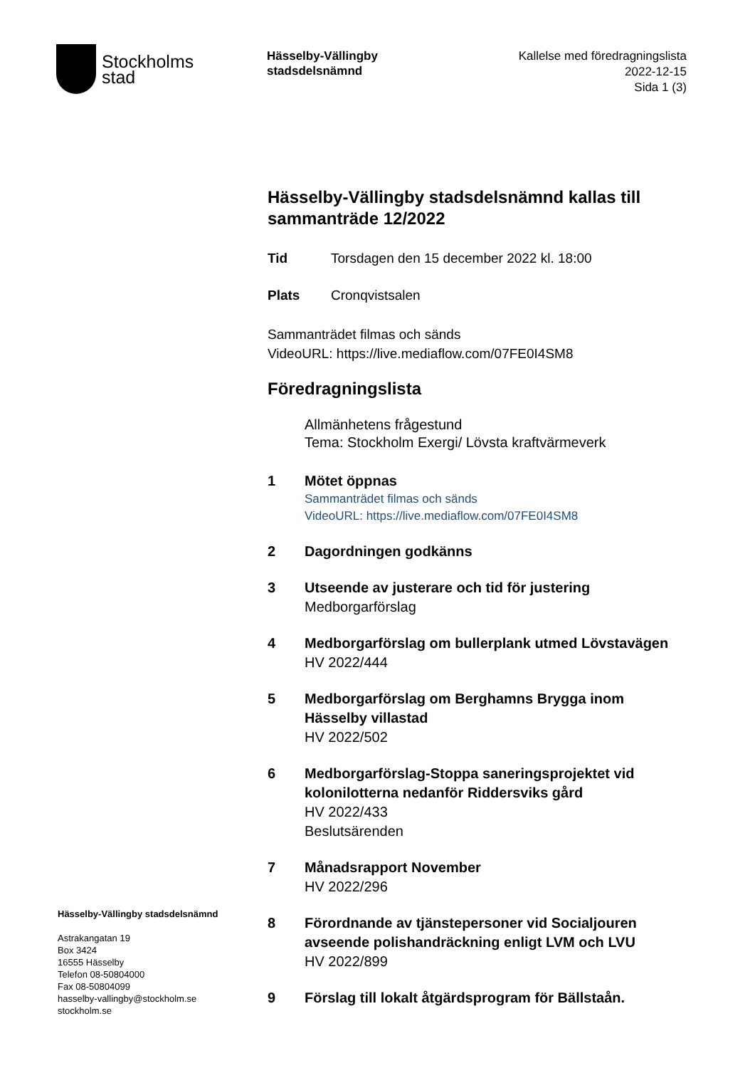Stockholms
stad
Hässelby-Vällingby
stadsdelsnämnd
Kallelse med föredragningslista
2022-12-15
Sida 1 (3)
Hässelby-Vällingby stadsdelsnämnd kallas till sammanträde 12/2022
Tid Torsdagen den 15 december 2022 kl. 18:00
Plats Cronqvistsalen
Sammanträdet filmas och sänds
VideoURL: https://live.mediaflow.com/07FE0I4SM8
Föredragningslista
Allmänhetens frågestund
Tema: Stockholm Exergi/ Lövsta kraftvärmeverk
1 Mötet öppnas
Sammanträdet filmas och sänds
VideoURL: https://live.mediaflow.com/07FE0I4SM8
2 Dagordningen godkänns
3 Utseende av justerare och tid för justering
Medborgarförslag
4 Medborgarförslag om bullerplank utmed Lövstavägen
HV 2022/444
5 Medborgarförslag om Berghamns Brygga inom Hässelby villastad
HV 2022/502
6 Medborgarförslag-Stoppa saneringsprojektet vid kolonilotterna nedanför Riddersviks gård
HV 2022/433
Beslutsärenden
7 Månadsrapport November
HV 2022/296
8 Förordnande av tjänstepersoner vid Socialjouren avseende polishandräckning enligt LVM och LVU
HV 2022/899
9 Förslag till lokalt åtgärdsprogram för Bällstaån.
Hässelby-Vällingby stadsdelsnämnd
Astrakangatan 19
Box 3424
16555 Hässelby
Telefon 08-50804000
Fax 08-50804099
hasselby-vallingby@stockholm.se
stockholm.se